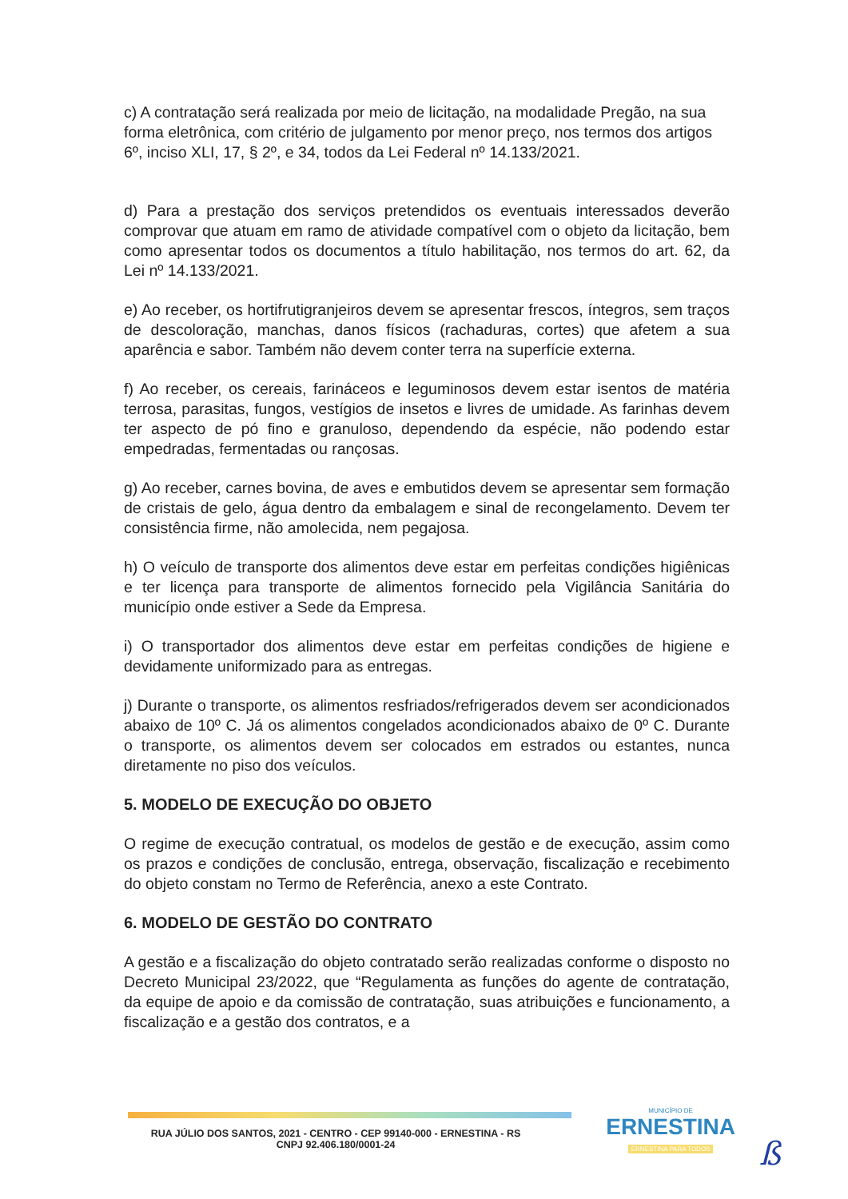c) A contratação será realizada por meio de licitação, na modalidade Pregão, na sua forma eletrônica, com critério de julgamento por menor preço, nos termos dos artigos 6º, inciso XLI, 17, § 2º, e 34, todos da Lei Federal nº 14.133/2021.
d) Para a prestação dos serviços pretendidos os eventuais interessados deverão comprovar que atuam em ramo de atividade compatível com o objeto da licitação, bem como apresentar todos os documentos a título habilitação, nos termos do art. 62, da Lei nº 14.133/2021.
e) Ao receber, os hortifrutigranjeiros devem se apresentar frescos, íntegros, sem traços de descoloração, manchas, danos físicos (rachaduras, cortes) que afetem a sua aparência e sabor. Também não devem conter terra na superfície externa.
f) Ao receber, os cereais, farináceos e leguminosos devem estar isentos de matéria terrosa, parasitas, fungos, vestígios de insetos e livres de umidade. As farinhas devem ter aspecto de pó fino e granuloso, dependendo da espécie, não podendo estar empedradas, fermentadas ou rançosas.
g) Ao receber, carnes bovina, de aves e embutidos devem se apresentar sem formação de cristais de gelo, água dentro da embalagem e sinal de recongelamento. Devem ter consistência firme, não amolecida, nem pegajosa.
h) O veículo de transporte dos alimentos deve estar em perfeitas condições higiênicas e ter licença para transporte de alimentos fornecido pela Vigilância Sanitária do município onde estiver a Sede da Empresa.
i) O transportador dos alimentos deve estar em perfeitas condições de higiene e devidamente uniformizado para as entregas.
j) Durante o transporte, os alimentos resfriados/refrigerados devem ser acondicionados abaixo de 10º C. Já os alimentos congelados acondicionados abaixo de 0º C. Durante o transporte, os alimentos devem ser colocados em estrados ou estantes, nunca diretamente no piso dos veículos.
5. MODELO DE EXECUÇÃO DO OBJETO
O regime de execução contratual, os modelos de gestão e de execução, assim como os prazos e condições de conclusão, entrega, observação, fiscalização e recebimento do objeto constam no Termo de Referência, anexo a este Contrato.
6. MODELO DE GESTÃO DO CONTRATO
A gestão e a fiscalização do objeto contratado serão realizadas conforme o disposto no Decreto Municipal 23/2022, que “Regulamenta as funções do agente de contratação, da equipe de apoio e da comissão de contratação, suas atribuições e funcionamento, a fiscalização e a gestão dos contratos, e a
RUA JÚLIO DOS SANTOS, 2021 - CENTRO - CEP 99140-000 - ERNESTINA - RS
CNPJ 92.406.180/0001-24
MUNICÍPIO DE
ERNESTINA
ERNESTINA PARA TODOS
ß